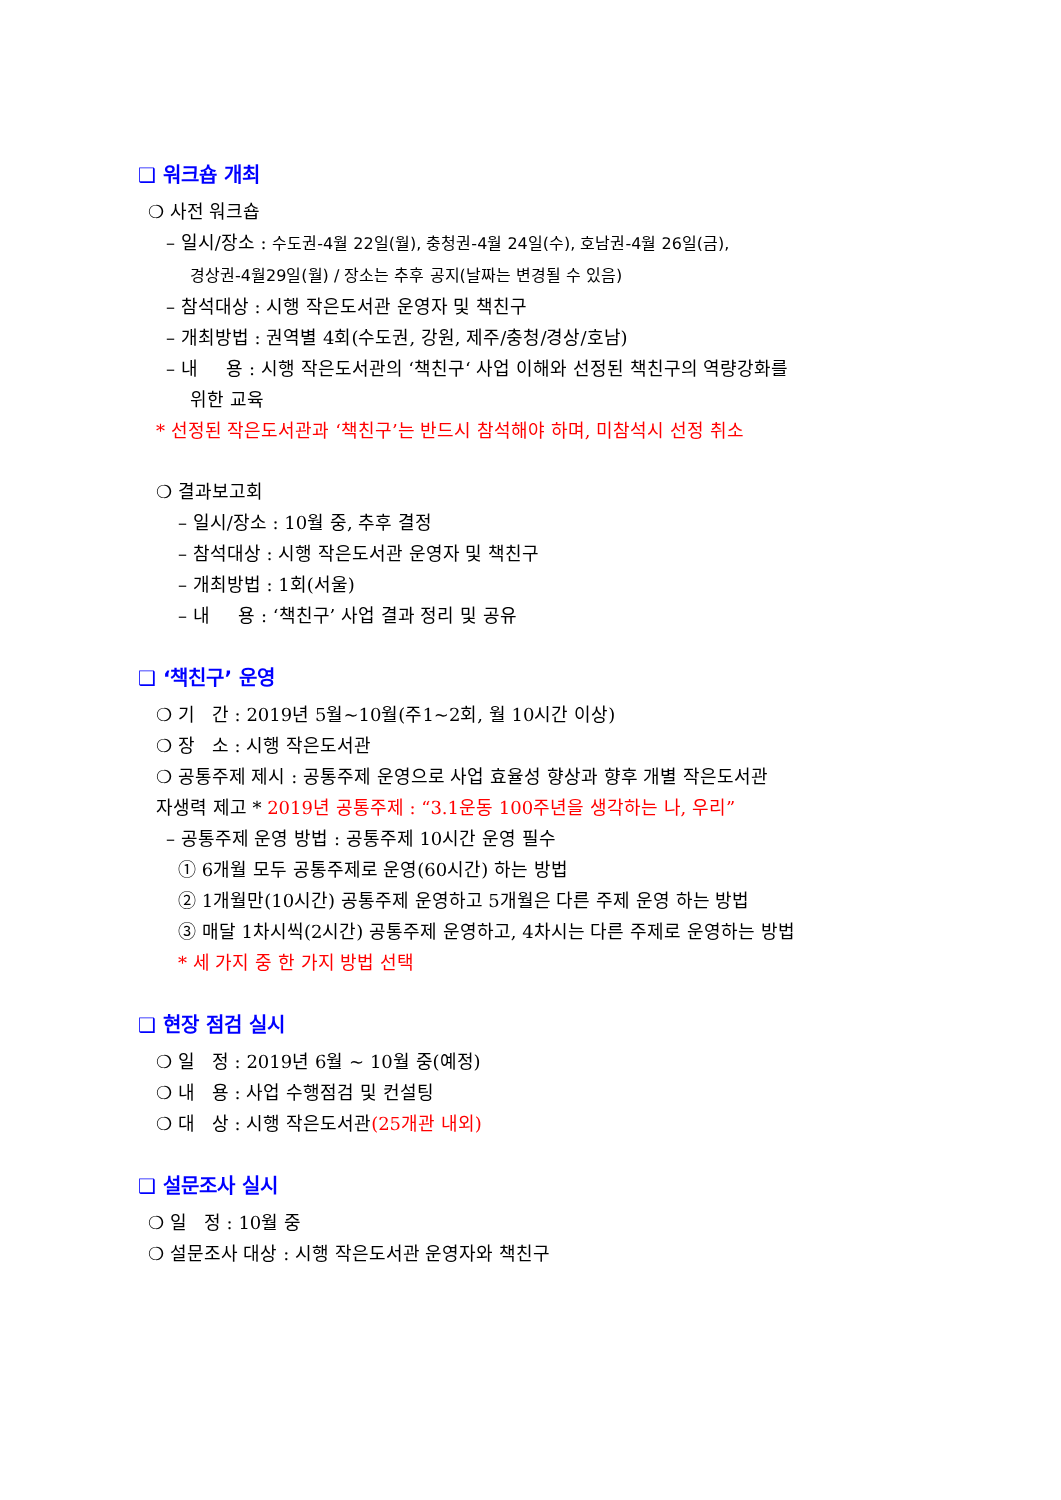❑ 워크숍 개최
❍ 사전 워크숍
– 일시/장소 : 수도권-4월 22일(월), 충청권-4월 24일(수), 호남권-4월 26일(금),
경상권-4월29일(월) / 장소는 추후 공지(날짜는 변경될 수 있음)
– 참석대상 : 시행 작은도서관 운영자 및 책친구
– 개최방법 : 권역별 4회(수도권, 강원, 제주/충청/경상/호남)
– 내 용 : 시행 작은도서관의 ‘책친구‘ 사업 이해와 선정된 책친구의 역량강화를
위한 교육
* 선정된 작은도서관과 ‘책친구’는 반드시 참석해야 하며, 미참석시 선정 취소
❍ 결과보고회
– 일시/장소 : 10월 중, 추후 결정
– 참석대상 : 시행 작은도서관 운영자 및 책친구
– 개최방법 : 1회(서울)
– 내 용 : ‘책친구’ 사업 결과 정리 및 공유
❑ ‘책친구’ 운영
❍ 기 간 : 2019년 5월~10월(주1~2회, 월 10시간 이상)
❍ 장 소 : 시행 작은도서관
❍ 공통주제 제시 : 공통주제 운영으로 사업 효율성 향상과 향후 개별 작은도서관
자생력 제고 * 2019년 공통주제 : “3.1운동 100주년을 생각하는 나, 우리”
– 공통주제 운영 방법 : 공통주제 10시간 운영 필수
① 6개월 모두 공통주제로 운영(60시간) 하는 방법
② 1개월만(10시간) 공통주제 운영하고 5개월은 다른 주제 운영 하는 방법
③ 매달 1차시씩(2시간) 공통주제 운영하고, 4차시는 다른 주제로 운영하는 방법
* 세 가지 중 한 가지 방법 선택
❑ 현장 점검 실시
❍ 일 정 : 2019년 6월 ~ 10월 중(예정)
❍ 내 용 : 사업 수행점검 및 컨설팅
❍ 대 상 : 시행 작은도서관(25개관 내외)
❑ 설문조사 실시
❍ 일 정 : 10월 중
❍ 설문조사 대상 : 시행 작은도서관 운영자와 책친구